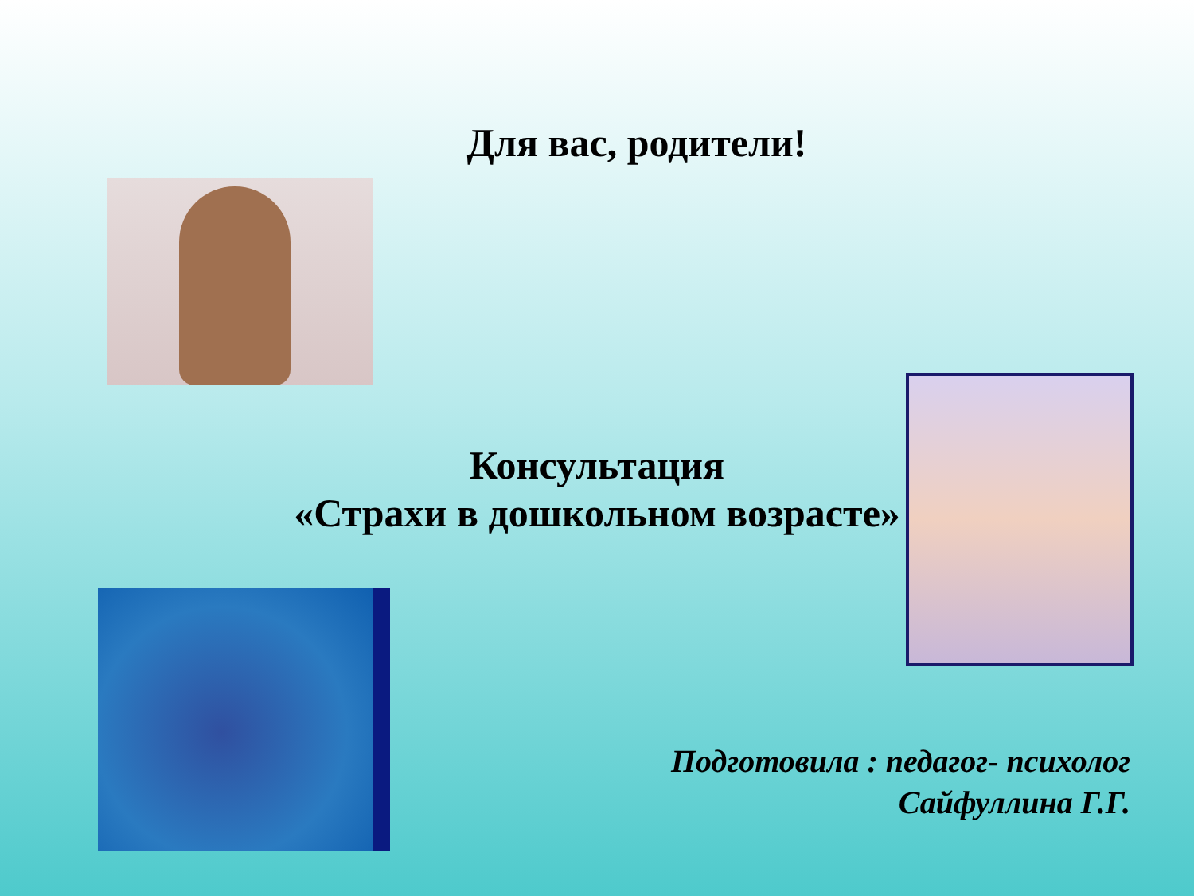Для вас, родители!
Консультация
«Страхи в дошкольном возрасте»
Подготовила : педагог- психолог
Сайфуллина Г.Г.